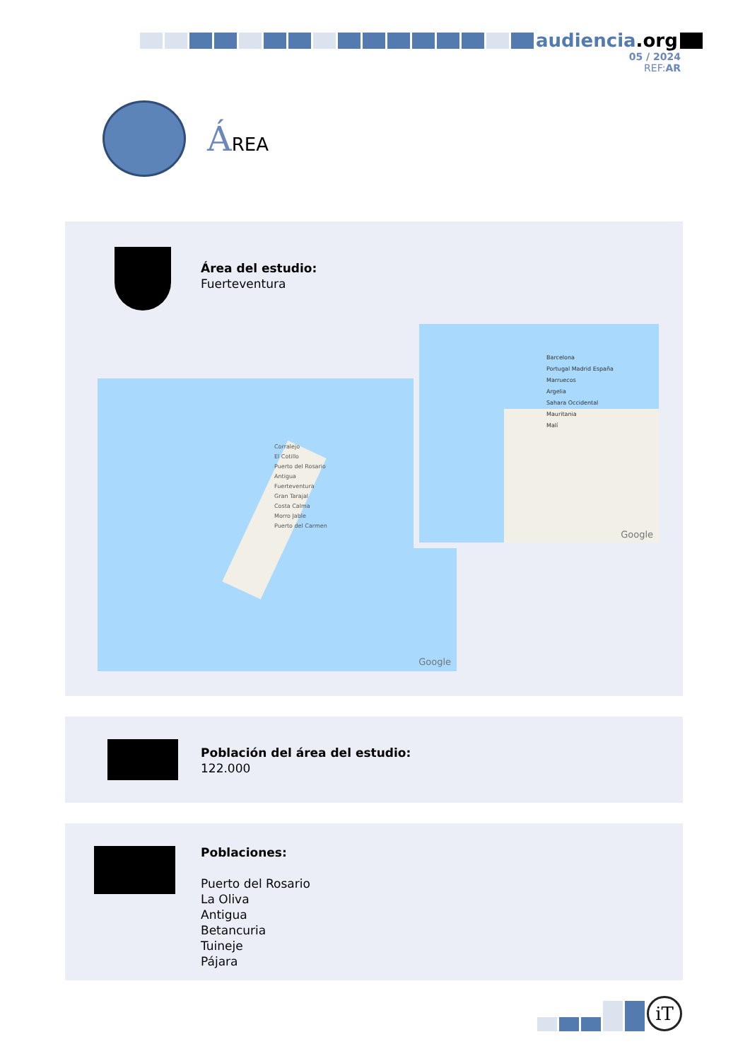audiencia.org
05 / 2024
REF:AR
ÁREA
Área del estudio:
Fuerteventura
Corralejo
El Cotillo
Puerto del Rosario
Antigua
Fuerteventura
Gran Tarajal
Costa Calma
Morro Jable
Puerto del Carmen
Google
Barcelona
Portugal Madrid España
Marruecos
Argelia
Sahara Occidental
Mauritania
Malí
Google
Población del área del estudio:
122.000
Poblaciones:
Puerto del Rosario
La Oliva
Antigua
Betancuria
Tuineje
Pájara
iT